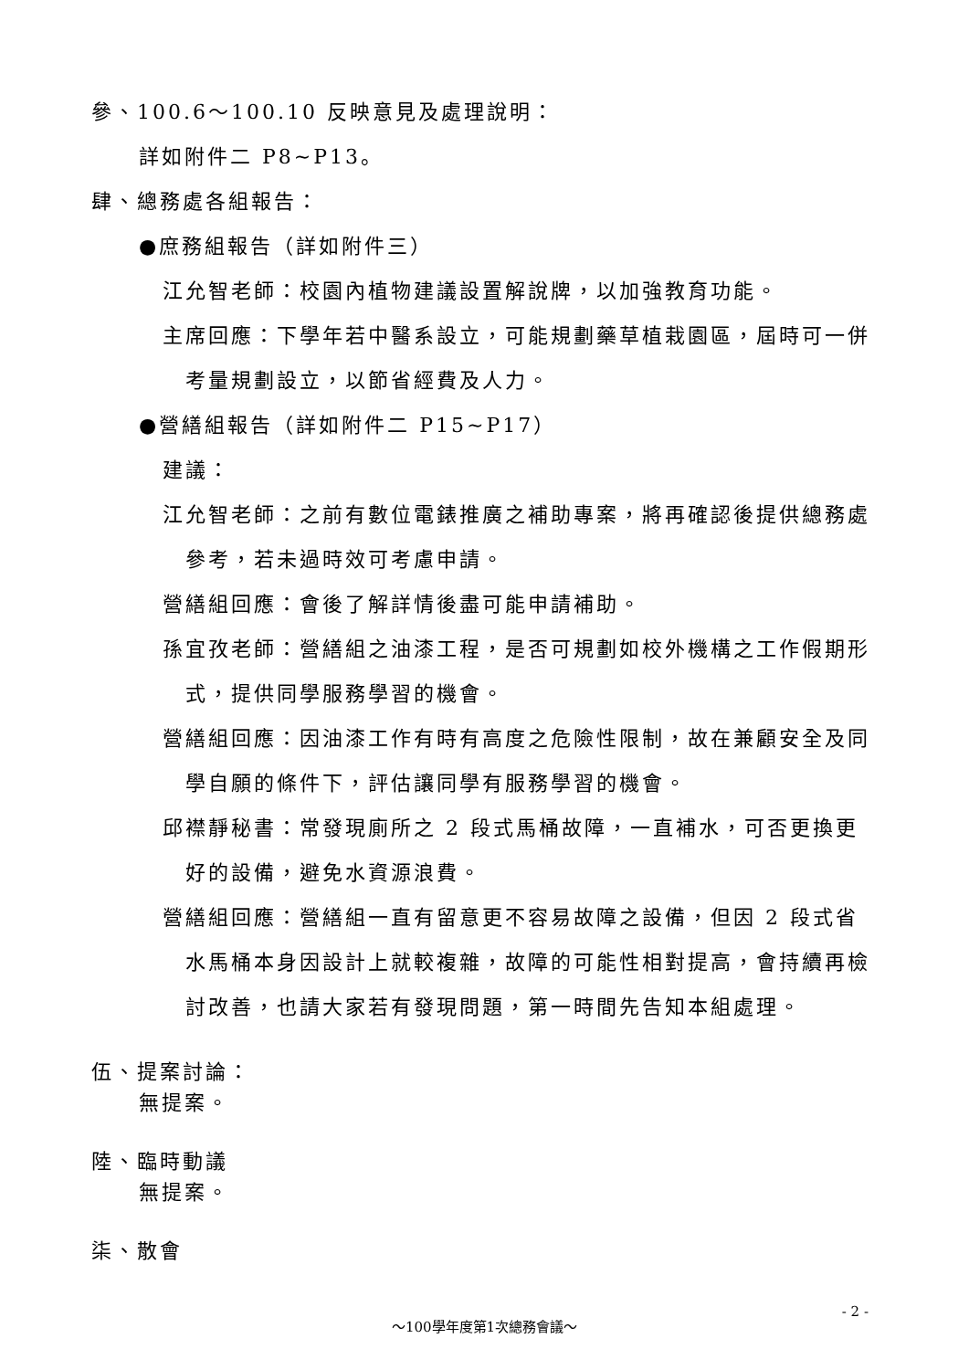參、100.6～100.10 反映意見及處理說明：
詳如附件二 P8~P13。
肆、總務處各組報告：
●庶務組報告（詳如附件三）
江允智老師：校園內植物建議設置解說牌，以加強教育功能。
主席回應：下學年若中醫系設立，可能規劃藥草植栽園區，屆時可一併考量規劃設立，以節省經費及人力。
●營繕組報告（詳如附件二 P15~P17）
建議：
江允智老師：之前有數位電錶推廣之補助專案，將再確認後提供總務處參考，若未過時效可考慮申請。
營繕組回應：會後了解詳情後盡可能申請補助。
孫宜孜老師：營繕組之油漆工程，是否可規劃如校外機構之工作假期形式，提供同學服務學習的機會。
營繕組回應：因油漆工作有時有高度之危險性限制，故在兼顧安全及同學自願的條件下，評估讓同學有服務學習的機會。
邱襟靜秘書：常發現廁所之 2 段式馬桶故障，一直補水，可否更換更好的設備，避免水資源浪費。
營繕組回應：營繕組一直有留意更不容易故障之設備，但因 2 段式省水馬桶本身因設計上就較複雜，故障的可能性相對提高，會持續再檢討改善，也請大家若有發現問題，第一時間先告知本組處理。
伍、提案討論：
無提案。
陸、臨時動議
無提案。
柒、散會
- 2 -
～100學年度第1次總務會議～